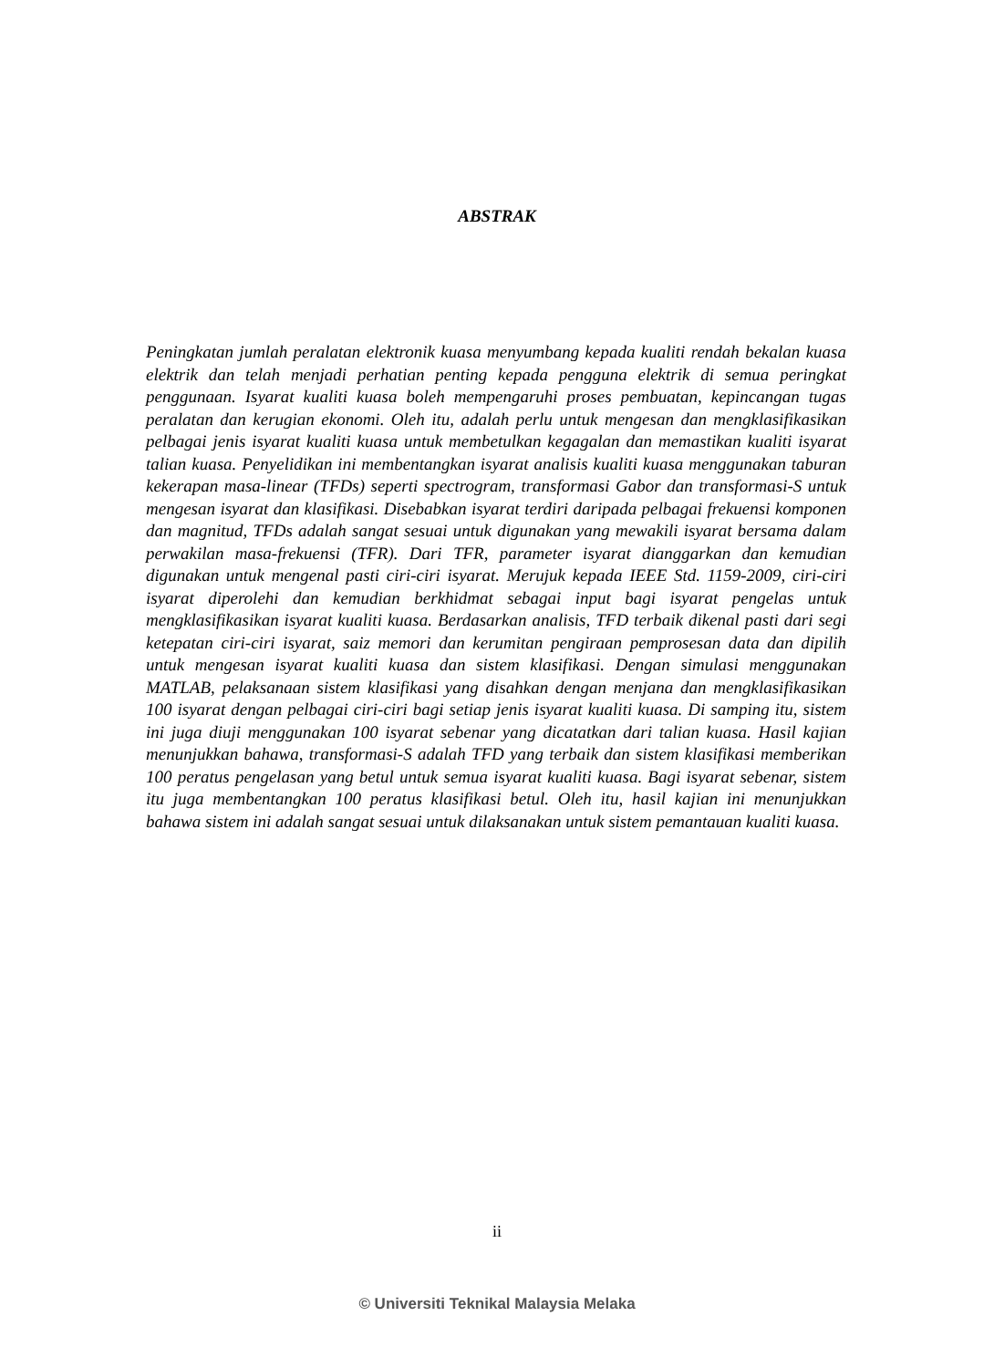ABSTRAK
Peningkatan jumlah peralatan elektronik kuasa menyumbang kepada kualiti rendah bekalan kuasa elektrik dan telah menjadi perhatian penting kepada pengguna elektrik di semua peringkat penggunaan. Isyarat kualiti kuasa boleh mempengaruhi proses pembuatan, kepincangan tugas peralatan dan kerugian ekonomi. Oleh itu, adalah perlu untuk mengesan dan mengklasifikasikan pelbagai jenis isyarat kualiti kuasa untuk membetulkan kegagalan dan memastikan kualiti isyarat talian kuasa. Penyelidikan ini membentangkan isyarat analisis kualiti kuasa menggunakan taburan kekerapan masa-linear (TFDs) seperti spectrogram, transformasi Gabor dan transformasi-S untuk mengesan isyarat dan klasifikasi. Disebabkan isyarat terdiri daripada pelbagai frekuensi komponen dan magnitud, TFDs adalah sangat sesuai untuk digunakan yang mewakili isyarat bersama dalam perwakilan masa-frekuensi (TFR). Dari TFR, parameter isyarat dianggarkan dan kemudian digunakan untuk mengenal pasti ciri-ciri isyarat. Merujuk kepada IEEE Std. 1159-2009, ciri-ciri isyarat diperolehi dan kemudian berkhidmat sebagai input bagi isyarat pengelas untuk mengklasifikasikan isyarat kualiti kuasa. Berdasarkan analisis, TFD terbaik dikenal pasti dari segi ketepatan ciri-ciri isyarat, saiz memori dan kerumitan pengiraan pemprosesan data dan dipilih untuk mengesan isyarat kualiti kuasa dan sistem klasifikasi. Dengan simulasi menggunakan MATLAB, pelaksanaan sistem klasifikasi yang disahkan dengan menjana dan mengklasifikasikan 100 isyarat dengan pelbagai ciri-ciri bagi setiap jenis isyarat kualiti kuasa. Di samping itu, sistem ini juga diuji menggunakan 100 isyarat sebenar yang dicatatkan dari talian kuasa. Hasil kajian menunjukkan bahawa, transformasi-S adalah TFD yang terbaik dan sistem klasifikasi memberikan 100 peratus pengelasan yang betul untuk semua isyarat kualiti kuasa. Bagi isyarat sebenar, sistem itu juga membentangkan 100 peratus klasifikasi betul. Oleh itu, hasil kajian ini menunjukkan bahawa sistem ini adalah sangat sesuai untuk dilaksanakan untuk sistem pemantauan kualiti kuasa.
ii
© Universiti Teknikal Malaysia Melaka